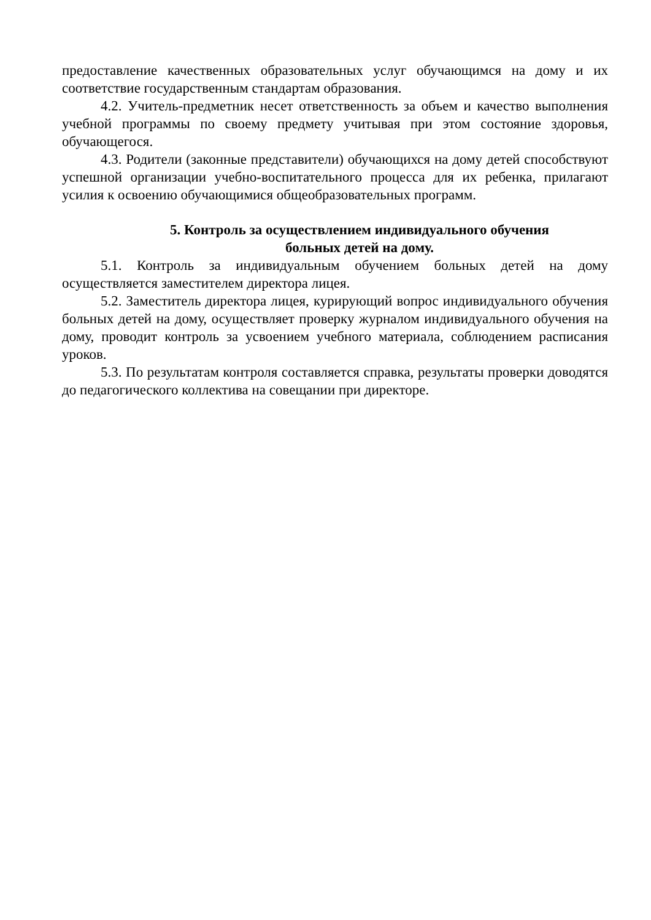предоставление качественных образовательных услуг обучающимся на дому и их соответствие государственным стандартам образования.
4.2. Учитель-предметник несет ответственность за объем и качество выполнения учебной программы по своему предмету учитывая при этом состояние здоровья, обучающегося.
4.3. Родители (законные представители) обучающихся на дому детей способствуют успешной организации учебно-воспитательного процесса для их ребенка, прилагают усилия к освоению обучающимися общеобразовательных программ.
5. Контроль за осуществлением индивидуального обучения
больных детей на дому.
5.1. Контроль за индивидуальным обучением больных детей на дому осуществляется заместителем директора лицея.
5.2. Заместитель директора лицея, курирующий вопрос индивидуального обучения больных детей на дому, осуществляет проверку журналом индивидуального обучения на дому, проводит контроль за усвоением учебного материала, соблюдением расписания уроков.
5.3. По результатам контроля составляется справка, результаты проверки доводятся до педагогического коллектива на совещании при директоре.